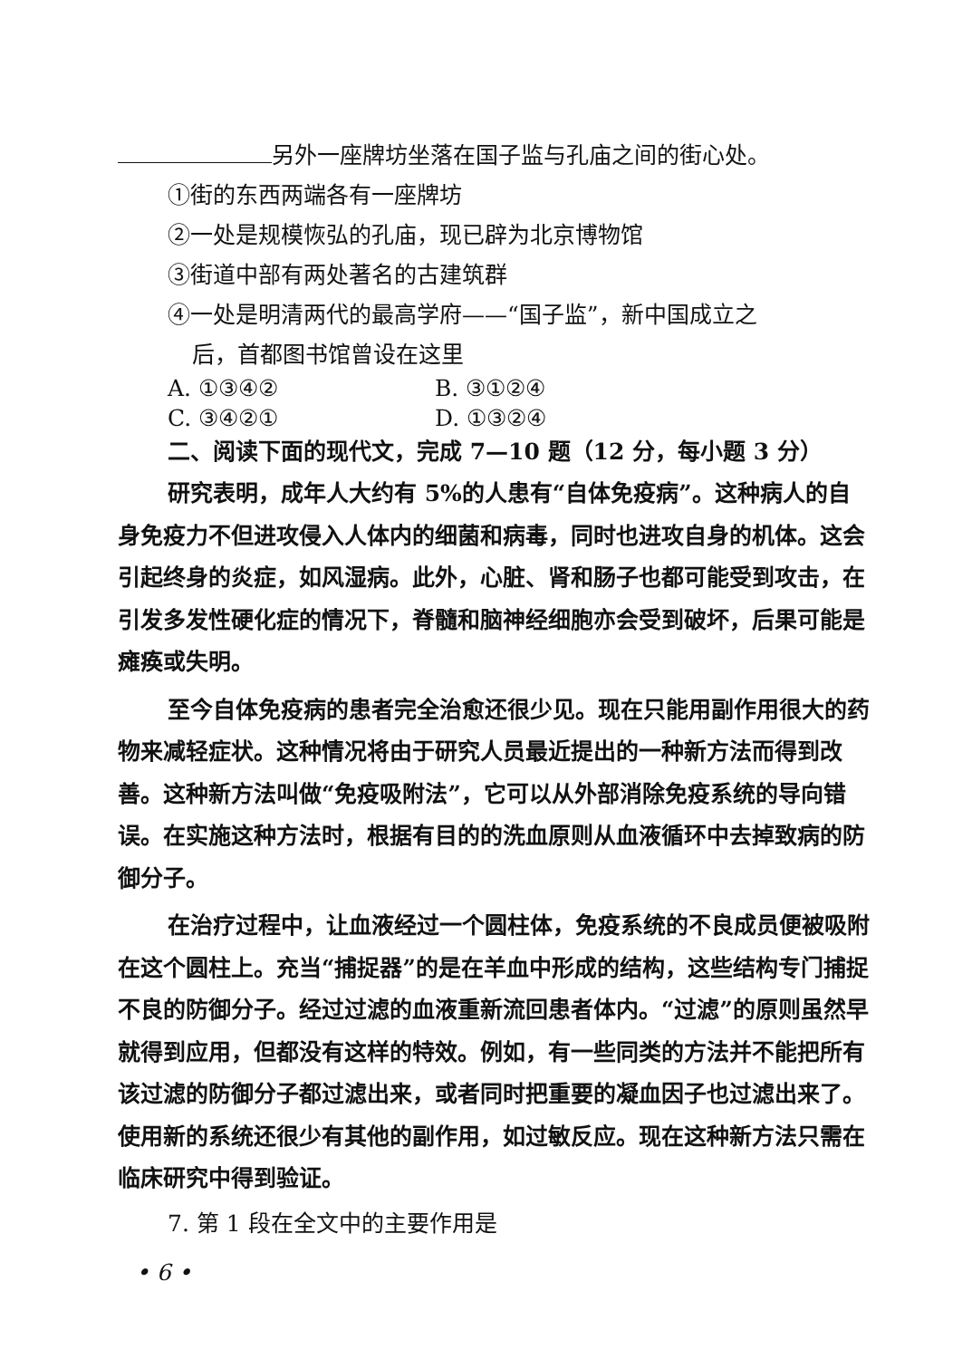另外一座牌坊坐落在国子监与孔庙之间的街心处。
①街的东西两端各有一座牌坊
②一处是规模恢弘的孔庙，现已辟为北京博物馆
③街道中部有两处著名的古建筑群
④一处是明清两代的最高学府——“国子监”，新中国成立之
后，首都图书馆曾设在这里
A. ①③④② B. ③①②④
C. ③④②① D. ①③②④
二、阅读下面的现代文，完成 7—10 题（12 分，每小题 3 分）
研究表明，成年人大约有 5%的人患有“自体免疫病”。这种病人的自身免疫力不但进攻侵入人体内的细菌和病毒，同时也进攻自身的机体。这会引起终身的炎症，如风湿病。此外，心脏、肾和肠子也都可能受到攻击，在引发多发性硬化症的情况下，脊髓和脑神经细胞亦会受到破坏，后果可能是瘫痪或失明。
至今自体免疫病的患者完全治愈还很少见。现在只能用副作用很大的药物来减轻症状。这种情况将由于研究人员最近提出的一种新方法而得到改善。这种新方法叫做“免疫吸附法”，它可以从外部消除免疫系统的导向错误。在实施这种方法时，根据有目的的洗血原则从血液循环中去掉致病的防御分子。
在治疗过程中，让血液经过一个圆柱体，免疫系统的不良成员便被吸附在这个圆柱上。充当“捕捉器”的是在羊血中形成的结构，这些结构专门捕捉不良的防御分子。经过过滤的血液重新流回患者体内。“过滤”的原则虽然早就得到应用，但都没有这样的特效。例如，有一些同类的方法并不能把所有该过滤的防御分子都过滤出来，或者同时把重要的凝血因子也过滤出来了。使用新的系统还很少有其他的副作用，如过敏反应。现在这种新方法只需在临床研究中得到验证。
7. 第 1 段在全文中的主要作用是
• 6 •